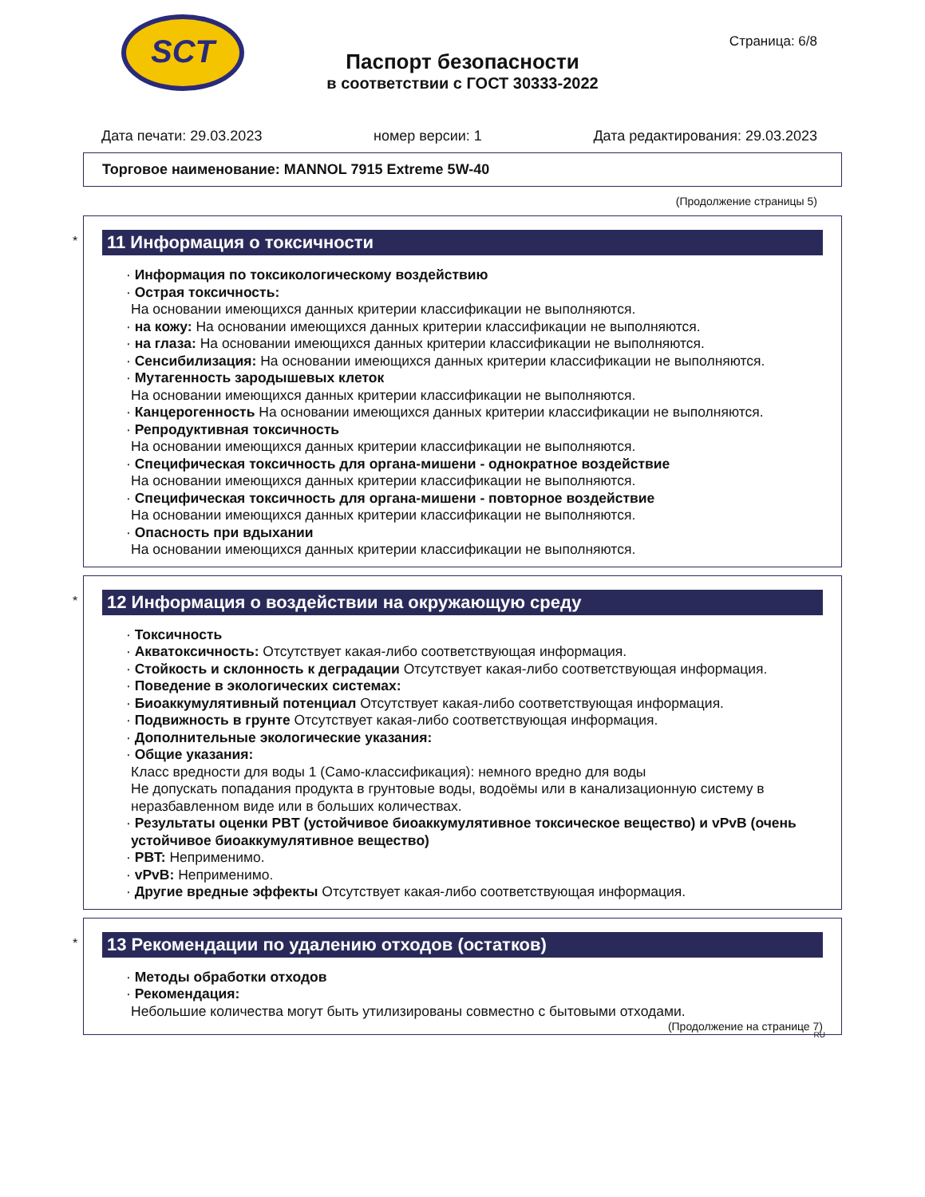SCT
Страница: 6/8
Паспорт безопасности
в соответствии с ГОСТ 30333-2022
Дата печати: 29.03.2023 номер версии: 1 Дата редактирования: 29.03.2023
Торговое наименование: MANNOL 7915 Extreme 5W-40
(Продолжение страницы 5)
*
11 Информация о токсичности
· Информация по токсикологическому воздействию
· Острая токсичность:
На основании имеющихся данных критерии классификации не выполняются.
· на кожу: На основании имеющихся данных критерии классификации не выполняются.
· на глаза: На основании имеющихся данных критерии классификации не выполняются.
· Сенсибилизация: На основании имеющихся данных критерии классификации не выполняются.
· Мутагенность зародышевых клеток
На основании имеющихся данных критерии классификации не выполняются.
· Канцерогенность На основании имеющихся данных критерии классификации не выполняются.
· Репродуктивная токсичность
На основании имеющихся данных критерии классификации не выполняются.
· Специфическая токсичность для органа-мишени - однократное воздействие
На основании имеющихся данных критерии классификации не выполняются.
· Специфическая токсичность для органа-мишени - повторное воздействие
На основании имеющихся данных критерии классификации не выполняются.
· Опасность при вдыхании
На основании имеющихся данных критерии классификации не выполняются.
*
12 Информация о воздействии на окружающую среду
· Токсичность
· Акватоксичность: Отсутствует какая-либо соответствующая информация.
· Стойкость и склонность к деградации Отсутствует какая-либо соответствующая информация.
· Поведение в экологических системах:
· Биоаккумулятивный потенциал Отсутствует какая-либо соответствующая информация.
· Подвижность в грунте Отсутствует какая-либо соответствующая информация.
· Дополнительные экологические указания:
· Общие указания:
Класс вредности для воды 1 (Само-классификация): немного вредно для воды
Не допускать попадания продукта в грунтовые воды, водоёмы или в канализационную систему в неразбавленном виде или в больших количествах.
· Результаты оценки PBT (устойчивое биоаккумулятивное токсическое вещество) и vPvB (очень устойчивое биоаккумулятивное вещество)
· PBT: Неприменимо.
· vPvB: Неприменимо.
· Другие вредные эффекты Отсутствует какая-либо соответствующая информация.
*
13 Рекомендации по удалению отходов (остатков)
· Методы обработки отходов
· Рекомендация:
Небольшие количества могут быть утилизированы совместно с бытовыми отходами.
(Продолжение на странице 7)
RU